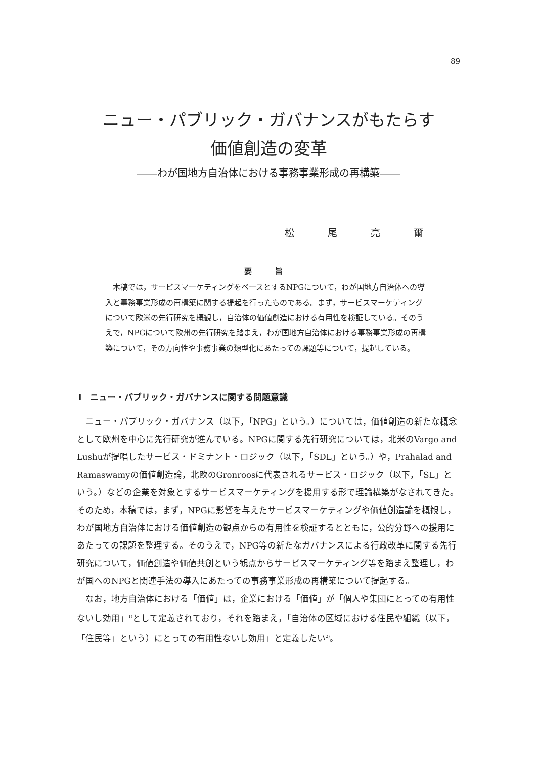89
ニュー・パブリック・ガバナンスがもたらす
価値創造の変革
――わが国地方自治体における事務事業形成の再構築――
松 尾 亮 爾
要 旨
本稿では，サービスマーケティングをベースとするNPGについて，わが国地方自治体への導入と事務事業形成の再構築に関する提起を行ったものである。まず，サービスマーケティングについて欧米の先行研究を概観し，自治体の価値創造における有用性を検証している。そのうえで，NPGについて欧州の先行研究を踏まえ，わが国地方自治体における事務事業形成の再構築について，その方向性や事務事業の類型化にあたっての課題等について，提起している。
Ⅰ　ニュー・パブリック・ガバナンスに関する問題意識
ニュー・パブリック・ガバナンス（以下，「NPG」という。）については，価値創造の新たな概念として欧州を中心に先行研究が進んでいる。NPGに関する先行研究については，北米のVargo and Lushuが提唱したサービス・ドミナント・ロジック（以下，「SDL」という。）や，Prahalad and Ramaswamyの価値創造論，北欧のGronroosに代表されるサービス・ロジック（以下，「SL」という。）などの企業を対象とするサービスマーケティングを援用する形で理論構築がなされてきた。そのため，本稿では，まず，NPGに影響を与えたサービスマーケティングや価値創造論を概観し，わが国地方自治体における価値創造の観点からの有用性を検証するとともに，公的分野への援用にあたっての課題を整理する。そのうえで，NPG等の新たなガバナンスによる行政改革に関する先行研究について，価値創造や価値共創という観点からサービスマーケティング等を踏まえ整理し，わが国へのNPGと関連手法の導入にあたっての事務事業形成の再構築について提起する。
なお，地方自治体における「価値」は，企業における「価値」が「個人や集団にとっての有用性ないし効用」<sup>1)</sup>として定義されており，それを踏まえ，「自治体の区域における住民や組織（以下，「住民等」という）にとっての有用性ないし効用」と定義したい<sup>2)</sup>。